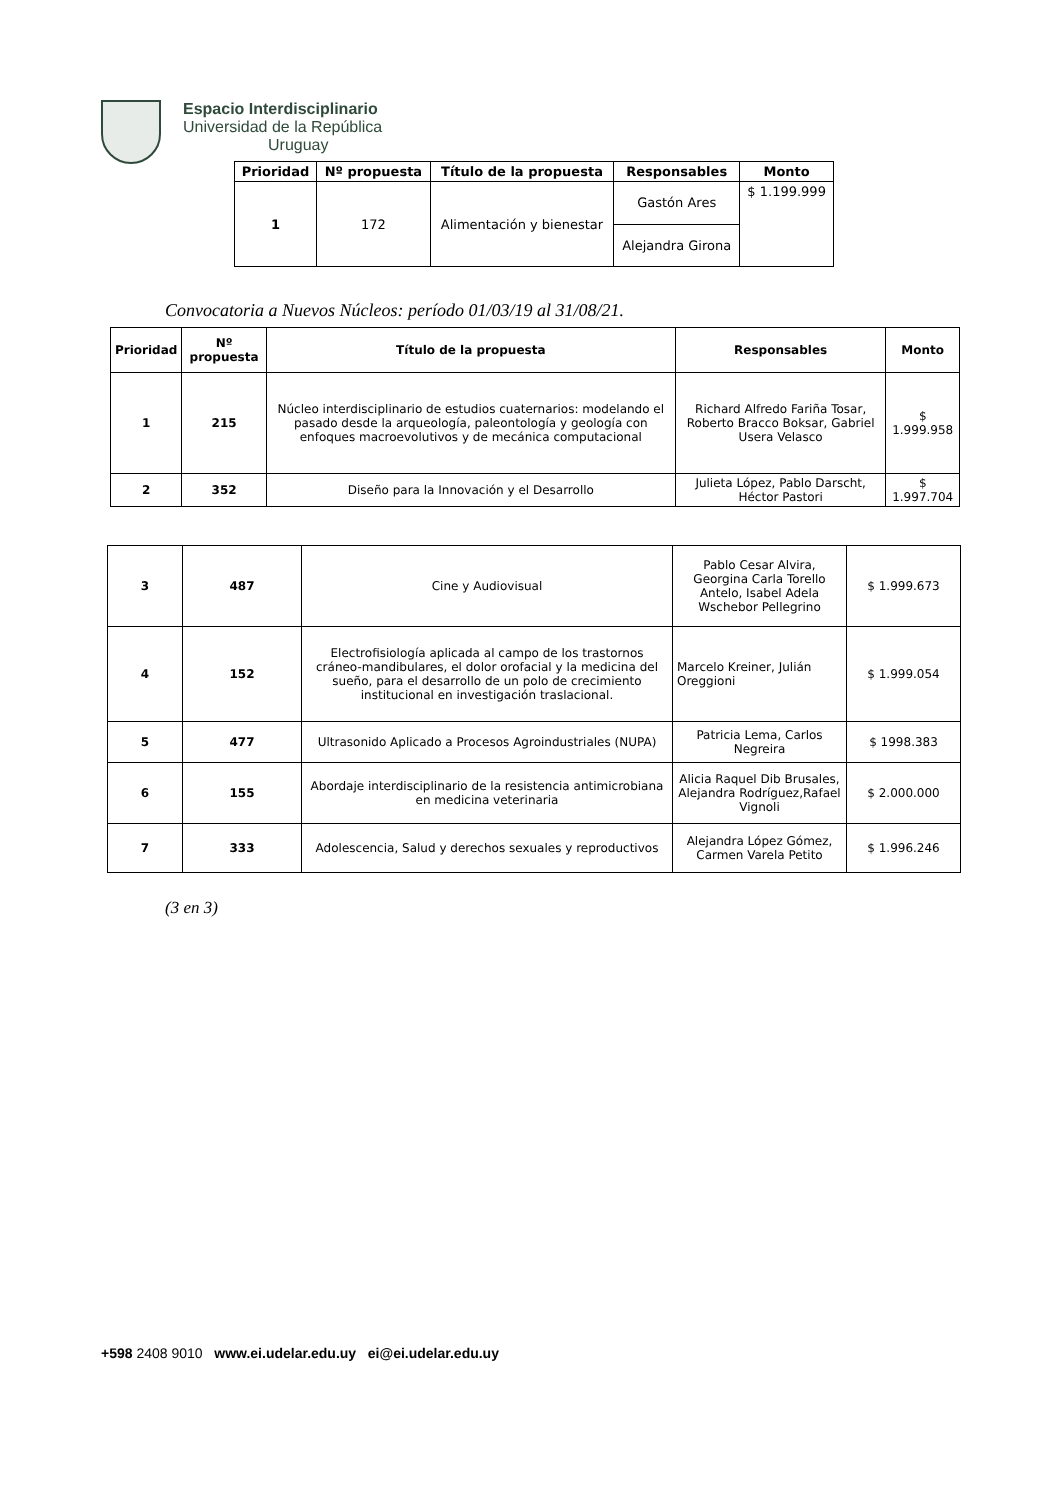Espacio Interdisciplinario
Universidad de la República
Uruguay
| Prioridad | Nº propuesta | Título de la propuesta | Responsables | Monto |
| --- | --- | --- | --- | --- |
| 1 | 172 | Alimentación y bienestar | Gastón Ares | $ 1.199.999 |
| | | | Alejandra Girona | |
Convocatoria a Nuevos Núcleos: período 01/03/19 al 31/08/21.
| Prioridad | Nº propuesta | Título de la propuesta | Responsables | Monto |
| --- | --- | --- | --- | --- |
| 1 | 215 | Núcleo interdisciplinario de estudios cuaternarios: modelando el pasado desde la arqueología, paleontología y geología con enfoques macroevolutivos y de mecánica computacional | Richard Alfredo Fariña Tosar, Roberto Bracco Boksar, Gabriel Usera Velasco | $ 1.999.958 |
| 2 | 352 | Diseño para la Innovación y el Desarrollo | Julieta López, Pablo Darscht, Héctor Pastori | $ 1.997.704 |
| 3 | 487 | Cine y Audiovisual | Pablo Cesar Alvira, Georgina Carla Torello Antelo, Isabel Adela Wschebor Pellegrino | $ 1.999.673 |
| 4 | 152 | Electrofisiología aplicada al campo de los trastornos cráneo-mandibulares, el dolor orofacial y la medicina del sueño, para el desarrollo de un polo de crecimiento institucional en investigación traslacional. | Marcelo Kreiner, Julián Oreggioni | $ 1.999.054 |
| 5 | 477 | Ultrasonido Aplicado a Procesos Agroindustriales (NUPA) | Patricia Lema, Carlos Negreira | $ 1998.383 |
| 6 | 155 | Abordaje interdisciplinario de la resistencia antimicrobiana en medicina veterinaria | Alicia Raquel Dib Brusales, Alejandra Rodríguez,Rafael Vignoli | $ 2.000.000 |
| 7 | 333 | Adolescencia, Salud y derechos sexuales y reproductivos | Alejandra López Gómez, Carmen Varela Petito | $ 1.996.246 |
(3 en 3)
+598 2408 9010 www.ei.udelar.edu.uy ei@ei.udelar.edu.uy